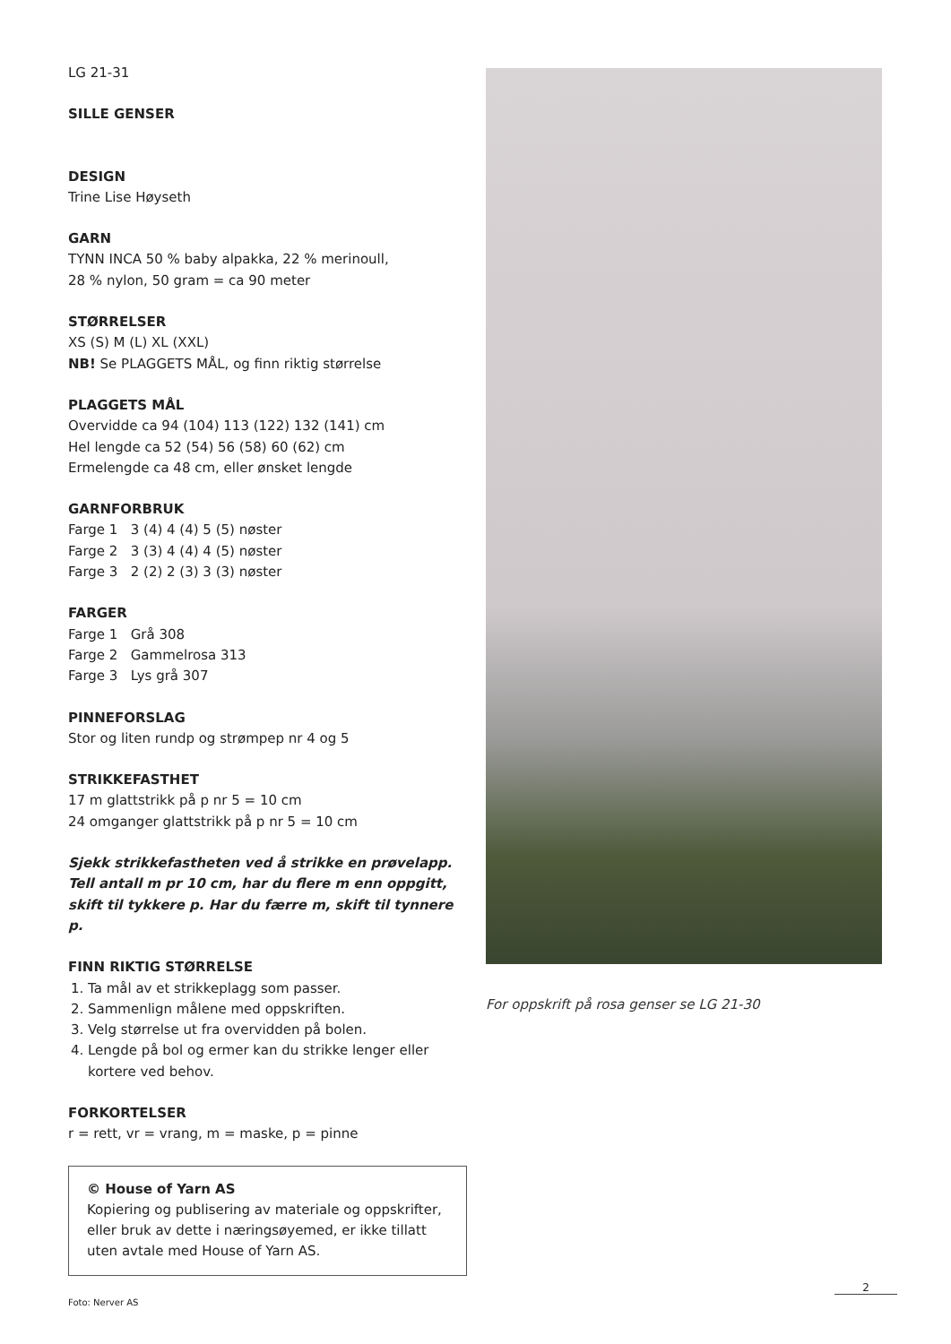LG 21-31
SILLE GENSER
DESIGN
Trine Lise Høyseth
GARN
TYNN INCA 50 % baby alpakka, 22 % merinoull,
28 % nylon, 50 gram = ca 90 meter
STØRRELSER
XS (S) M (L) XL (XXL)
NB! Se PLAGGETS MÅL, og finn riktig størrelse
PLAGGETS MÅL
Overvidde ca 94 (104) 113 (122) 132 (141) cm
Hel lengde ca 52 (54) 56 (58) 60 (62) cm
Ermelengde ca 48 cm, eller ønsket lengde
GARNFORBRUK
Farge 1 3 (4) 4 (4) 5 (5) nøster
Farge 2 3 (3) 4 (4) 4 (5) nøster
Farge 3 2 (2) 2 (3) 3 (3) nøster
FARGER
Farge 1 Grå 308
Farge 2 Gammelrosa 313
Farge 3 Lys grå 307
PINNEFORSLAG
Stor og liten rundp og strømpep nr 4 og 5
STRIKKEFASTHET
17 m glattstrikk på p nr 5 = 10 cm
24 omganger glattstrikk på p nr 5 = 10 cm
Sjekk strikkefastheten ved å strikke en prøvelapp. Tell antall m pr 10 cm, har du flere m enn oppgitt, skift til tykkere p. Har du færre m, skift til tynnere p.
FINN RIKTIG STØRRELSE
1. Ta mål av et strikkeplagg som passer.
2. Sammenlign målene med oppskriften.
3. Velg størrelse ut fra overvidden på bolen.
4. Lengde på bol og ermer kan du strikke lenger eller kortere ved behov.
FORKORTELSER
r = rett, vr = vrang, m = maske, p = pinne
© House of Yarn AS
Kopiering og publisering av materiale og oppskrifter, eller bruk av dette i næringsøyemed, er ikke tillatt uten avtale med House of Yarn AS.
Foto: Nerver AS
For oppskrift på rosa genser se LG 21-30
2